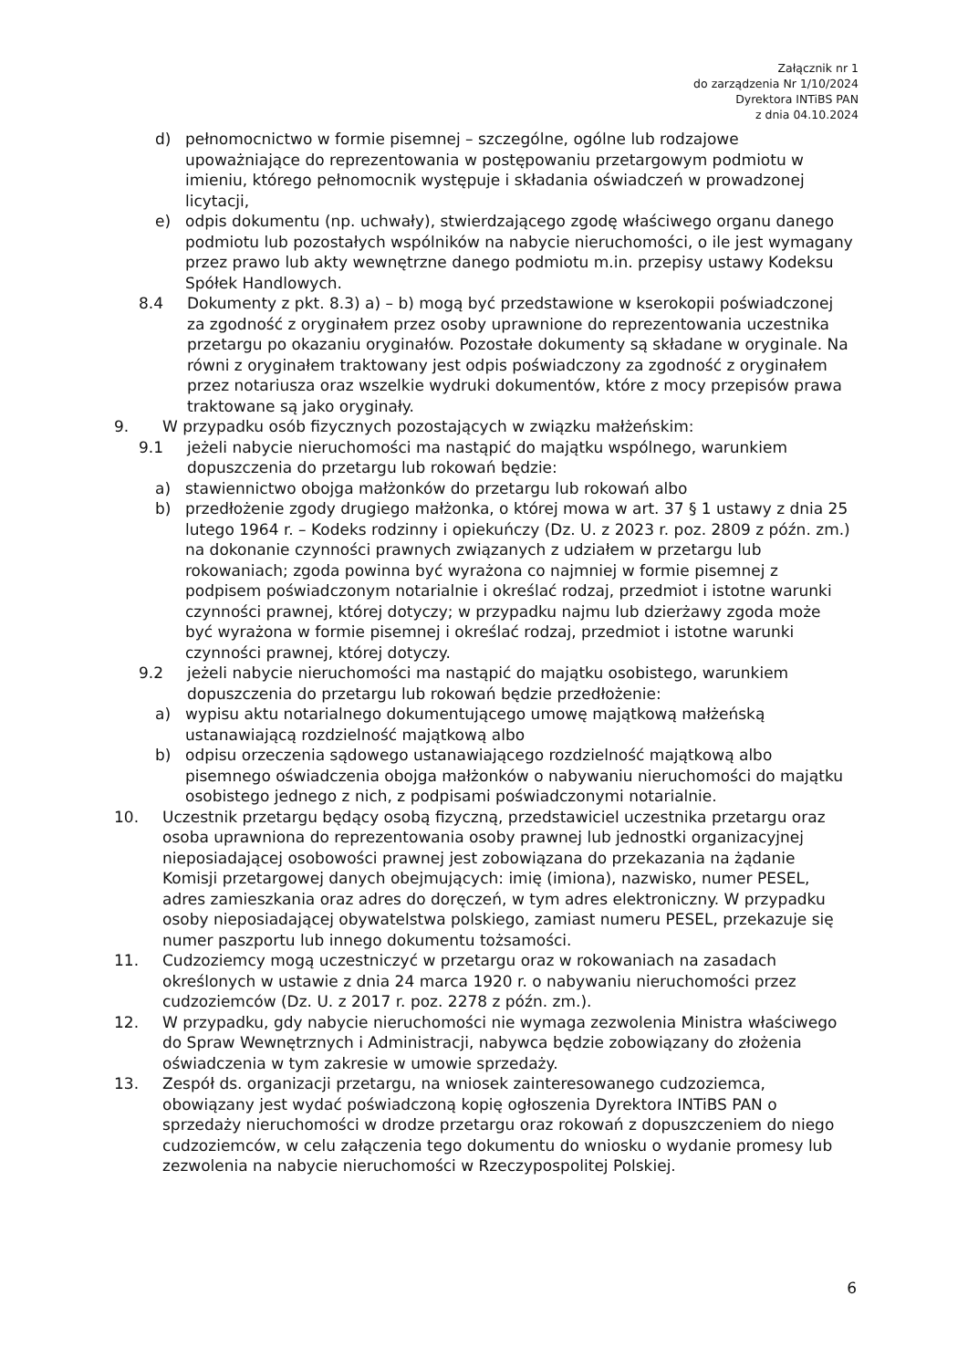Załącznik nr 1
do zarządzenia Nr 1/10/2024
Dyrektora INTiBS PAN
z dnia 04.10.2024
d) pełnomocnictwo w formie pisemnej – szczególne, ogólne lub rodzajowe upoważniające do reprezentowania w postępowaniu przetargowym podmiotu w imieniu, którego pełnomocnik występuje i składania oświadczeń w prowadzonej licytacji,
e) odpis dokumentu (np. uchwały), stwierdzającego zgodę właściwego organu danego podmiotu lub pozostałych wspólników na nabycie nieruchomości, o ile jest wymagany przez prawo lub akty wewnętrzne danego podmiotu m.in. przepisy ustawy Kodeksu Spółek Handlowych.
8.4 Dokumenty z pkt. 8.3) a) – b) mogą być przedstawione w kserokopii poświadczonej za zgodność z oryginałem przez osoby uprawnione do reprezentowania uczestnika przetargu po okazaniu oryginałów. Pozostałe dokumenty są składane w oryginale. Na równi z oryginałem traktowany jest odpis poświadczony za zgodność z oryginałem przez notariusza oraz wszelkie wydruki dokumentów, które z mocy przepisów prawa traktowane są jako oryginały.
9. W przypadku osób fizycznych pozostających w związku małżeńskim:
9.1 jeżeli nabycie nieruchomości ma nastąpić do majątku wspólnego, warunkiem dopuszczenia do przetargu lub rokowań będzie:
a) stawiennictwo obojga małżonków do przetargu lub rokowań albo
b) przedłożenie zgody drugiego małżonka, o której mowa w art. 37 § 1 ustawy z dnia 25 lutego 1964 r. – Kodeks rodzinny i opiekuńczy (Dz. U. z 2023 r. poz. 2809 z późn. zm.) na dokonanie czynności prawnych związanych z udziałem w przetargu lub rokowaniach; zgoda powinna być wyrażona co najmniej w formie pisemnej z podpisem poświadczonym notarialnie i określać rodzaj, przedmiot i istotne warunki czynności prawnej, której dotyczy; w przypadku najmu lub dzierżawy zgoda może być wyrażona w formie pisemnej i określać rodzaj, przedmiot i istotne warunki czynności prawnej, której dotyczy.
9.2 jeżeli nabycie nieruchomości ma nastąpić do majątku osobistego, warunkiem dopuszczenia do przetargu lub rokowań będzie przedłożenie:
a) wypisu aktu notarialnego dokumentującego umowę majątkową małżeńską ustanawiającą rozdzielność majątkową albo
b) odpisu orzeczenia sądowego ustanawiającego rozdzielność majątkową albo pisemnego oświadczenia obojga małżonków o nabywaniu nieruchomości do majątku osobistego jednego z nich, z podpisami poświadczonymi notarialnie.
10. Uczestnik przetargu będący osobą fizyczną, przedstawiciel uczestnika przetargu oraz osoba uprawniona do reprezentowania osoby prawnej lub jednostki organizacyjnej nieposiadającej osobowości prawnej jest zobowiązana do przekazania na żądanie Komisji przetargowej danych obejmujących: imię (imiona), nazwisko, numer PESEL, adres zamieszkania oraz adres do doręczeń, w tym adres elektroniczny. W przypadku osoby nieposiadającej obywatelstwa polskiego, zamiast numeru PESEL, przekazuje się numer paszportu lub innego dokumentu tożsamości.
11. Cudzoziemcy mogą uczestniczyć w przetargu oraz w rokowaniach na zasadach określonych w ustawie z dnia 24 marca 1920 r. o nabywaniu nieruchomości przez cudzoziemców (Dz. U. z 2017 r. poz. 2278 z późn. zm.).
12. W przypadku, gdy nabycie nieruchomości nie wymaga zezwolenia Ministra właściwego do Spraw Wewnętrznych i Administracji, nabywca będzie zobowiązany do złożenia oświadczenia w tym zakresie w umowie sprzedaży.
13. Zespół ds. organizacji przetargu, na wniosek zainteresowanego cudzoziemca, obowiązany jest wydać poświadczoną kopię ogłoszenia Dyrektora INTiBS PAN o sprzedaży nieruchomości w drodze przetargu oraz rokowań z dopuszczeniem do niego cudzoziemców, w celu załączenia tego dokumentu do wniosku o wydanie promesy lub zezwolenia na nabycie nieruchomości w Rzeczypospolitej Polskiej.
6